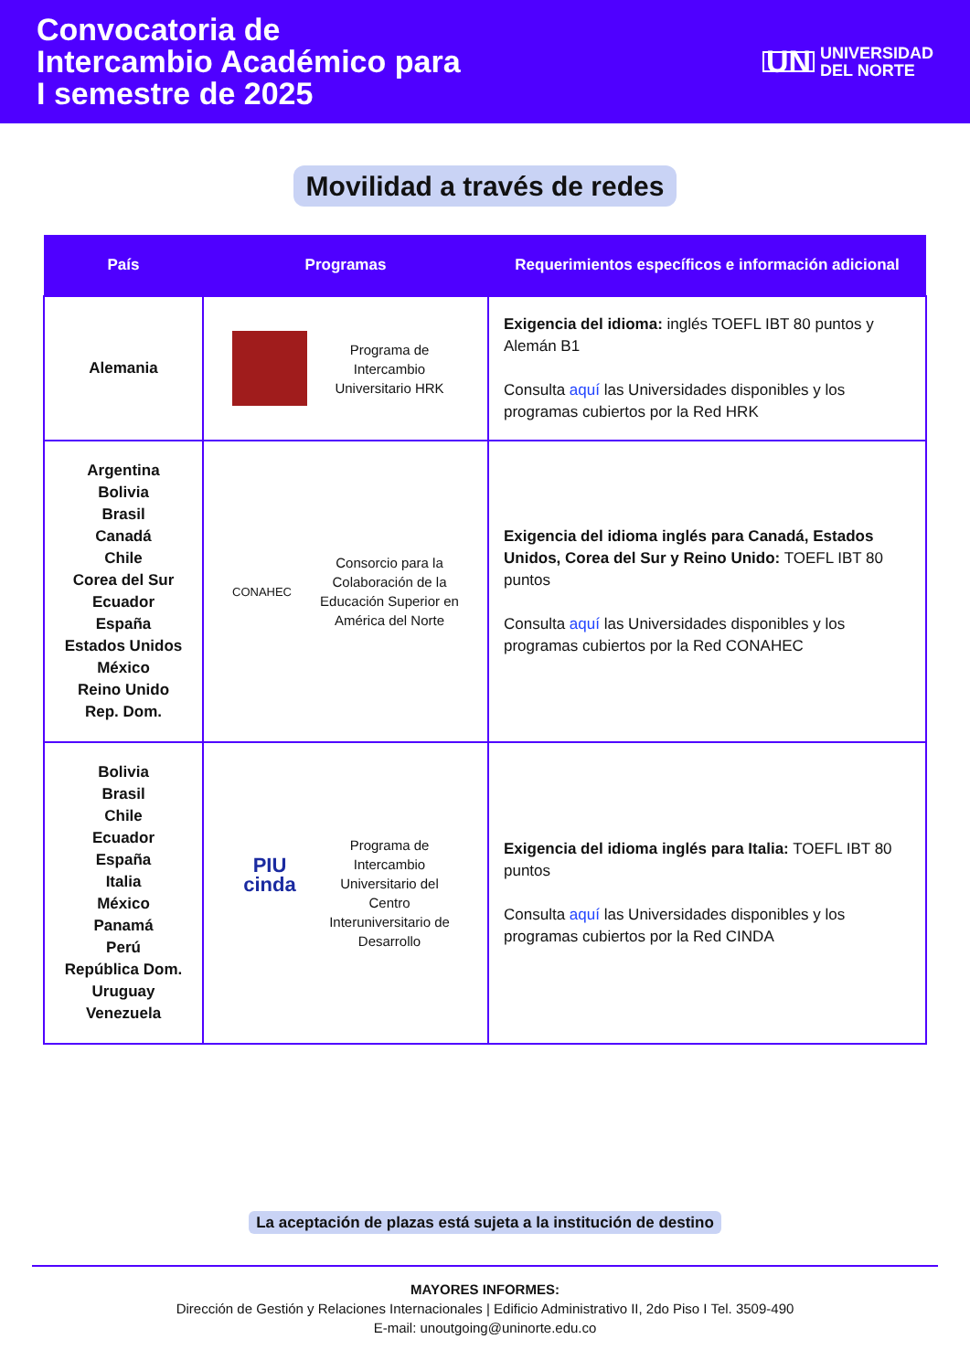Convocatoria de
Intercambio Académico para
I semestre de 2025
UN UNIVERSIDAD
DEL NORTE
Movilidad a través de redes
| País | Programas | Requerimientos específicos e información adicional |
| --- | --- | --- |
| Alemania | Programa de Intercambio Universitario HRK | Exigencia del idioma: inglés TOEFL IBT 80 puntos y Alemán B1 Consulta aquí las Universidades disponibles y los programas cubiertos por la Red HRK |
| Argentina Bolivia Brasil Canadá Chile Corea del Sur Ecuador España Estados Unidos México Reino Unido Rep. Dom. | CONAHEC Consorcio para la Colaboración de la Educación Superior en América del Norte | Exigencia del idioma inglés para Canadá, Estados Unidos, Corea del Sur y Reino Unido: TOEFL IBT 80 puntos Consulta aquí las Universidades disponibles y los programas cubiertos por la Red CONAHEC |
| Bolivia Brasil Chile Ecuador España Italia México Panamá Perú República Dom. Uruguay Venezuela | PIU cinda Programa de Intercambio Universitario del Centro Interuniversitario de Desarrollo | Exigencia del idioma inglés para Italia: TOEFL IBT 80 puntos Consulta aquí las Universidades disponibles y los programas cubiertos por la Red CINDA |
La aceptación de plazas está sujeta a la institución de destino
MAYORES INFORMES:
Dirección de Gestión y Relaciones Internacionales | Edificio Administrativo II, 2do Piso I Tel. 3509-490
E-mail: unoutgoing@uninorte.edu.co